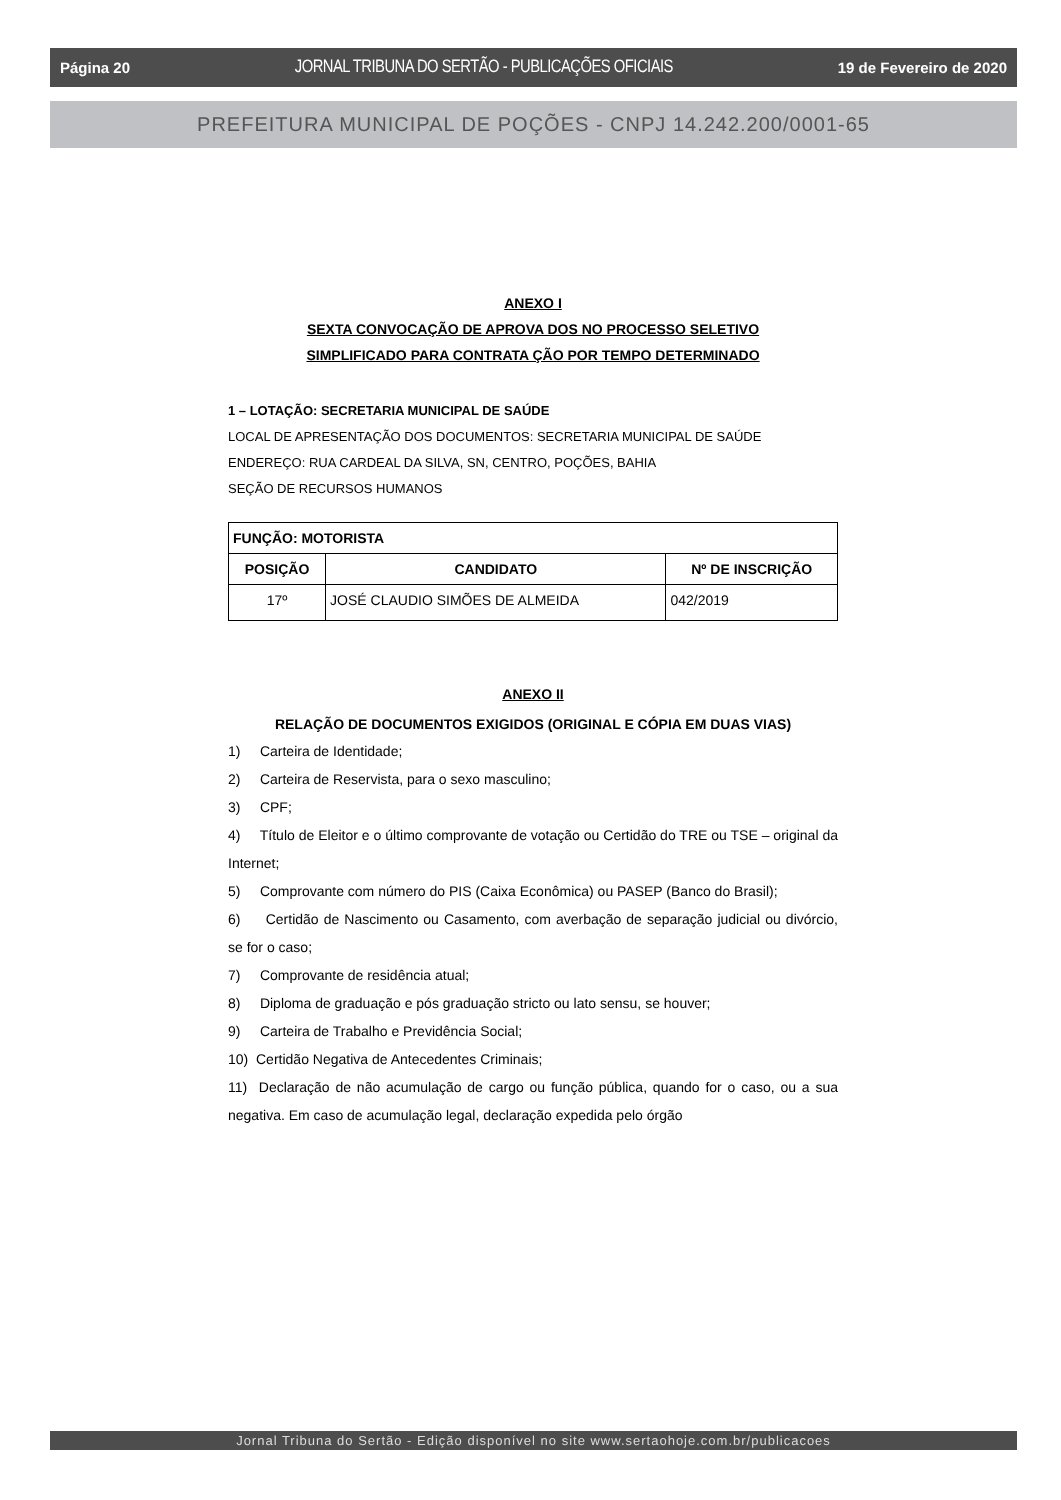Página 20 JORNAL TRIBUNA DO SERTÃO - PUBLICAÇÕES OFICIAIS 19 de Fevereiro de 2020
PREFEITURA MUNICIPAL DE POÇÕES - CNPJ 14.242.200/0001-65
ANEXO I
SEXTA CONVOCAÇÃO DE APROVA DOS NO PROCESSO SELETIVO
SIMPLIFICADO PARA CONTRATA ÇÃO POR TEMPO DETERMINADO
1 – LOTAÇÃO: SECRETARIA MUNICIPAL DE SAÚDE
LOCAL DE APRESENTAÇÃO DOS DOCUMENTOS: SECRETARIA MUNICIPAL DE SAÚDE
ENDEREÇO: RUA CARDEAL DA SILVA, SN, CENTRO, POÇÕES, BAHIA
SEÇÃO DE RECURSOS HUMANOS
| FUNÇÃO: MOTORISTA | | |
| --- | --- | --- |
| POSIÇÃO | CANDIDATO | Nº DE INSCRIÇÃO |
| 17º | JOSÉ CLAUDIO SIMÕES DE ALMEIDA | 042/2019 |
ANEXO II
RELAÇÃO DE DOCUMENTOS EXIGIDOS (ORIGINAL E CÓPIA EM DUAS VIAS)
1) Carteira de Identidade;
2) Carteira de Reservista, para o sexo masculino;
3) CPF;
4) Título de Eleitor e o último comprovante de votação ou Certidão do TRE ou TSE – original da Internet;
5) Comprovante com número do PIS (Caixa Econômica) ou PASEP (Banco do Brasil);
6) Certidão de Nascimento ou Casamento, com averbação de separação judicial ou divórcio, se for o caso;
7) Comprovante de residência atual;
8) Diploma de graduação e pós graduação stricto ou lato sensu, se houver;
9) Carteira de Trabalho e Previdência Social;
10) Certidão Negativa de Antecedentes Criminais;
11) Declaração de não acumulação de cargo ou função pública, quando for o caso, ou a sua negativa. Em caso de acumulação legal, declaração expedida pelo órgão
Jornal Tribuna do Sertão - Edição disponível no site www.sertaohoje.com.br/publicacoes